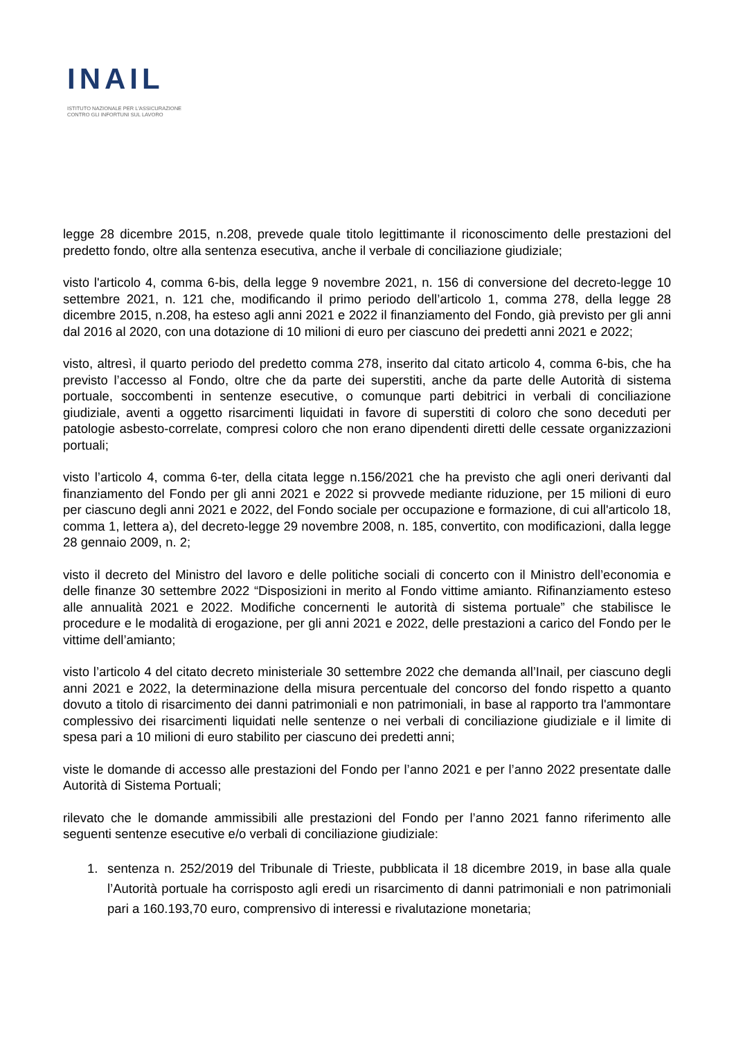INAIL
ISTITUTO NAZIONALE PER L'ASSICURAZIONE
CONTRO GLI INFORTUNI SUL LAVORO
legge 28 dicembre 2015, n.208, prevede quale titolo legittimante il riconoscimento delle prestazioni del predetto fondo, oltre alla sentenza esecutiva, anche il verbale di conciliazione giudiziale;
visto l'articolo 4, comma 6-bis, della legge 9 novembre 2021, n. 156 di conversione del decreto-legge 10 settembre 2021, n. 121 che, modificando il primo periodo dell’articolo 1, comma 278, della legge 28 dicembre 2015, n.208, ha esteso agli anni 2021 e 2022 il finanziamento del Fondo, già previsto per gli anni dal 2016 al 2020, con una dotazione di 10 milioni di euro per ciascuno dei predetti anni 2021 e 2022;
visto, altresì, il quarto periodo del predetto comma 278, inserito dal citato articolo 4, comma 6-bis, che ha previsto l’accesso al Fondo, oltre che da parte dei superstiti, anche da parte delle Autorità di sistema portuale, soccombenti in sentenze esecutive, o comunque parti debitrici in verbali di conciliazione giudiziale, aventi a oggetto risarcimenti liquidati in favore di superstiti di coloro che sono deceduti per patologie asbesto-correlate, compresi coloro che non erano dipendenti diretti delle cessate organizzazioni portuali;
visto l’articolo 4, comma 6-ter, della citata legge n.156/2021 che ha previsto che agli oneri derivanti dal finanziamento del Fondo per gli anni 2021 e 2022 si provvede mediante riduzione, per 15 milioni di euro per ciascuno degli anni 2021 e 2022, del Fondo sociale per occupazione e formazione, di cui all'articolo 18, comma 1, lettera a), del decreto-legge 29 novembre 2008, n. 185, convertito, con modificazioni, dalla legge 28 gennaio 2009, n. 2;
visto il decreto del Ministro del lavoro e delle politiche sociali di concerto con il Ministro dell’economia e delle finanze 30 settembre 2022 “Disposizioni in merito al Fondo vittime amianto. Rifinanziamento esteso alle annualità 2021 e 2022. Modifiche concernenti le autorità di sistema portuale” che stabilisce le procedure e le modalità di erogazione, per gli anni 2021 e 2022, delle prestazioni a carico del Fondo per le vittime dell’amianto;
visto l’articolo 4 del citato decreto ministeriale 30 settembre 2022 che demanda all’Inail, per ciascuno degli anni 2021 e 2022, la determinazione della misura percentuale del concorso del fondo rispetto a quanto dovuto a titolo di risarcimento dei danni patrimoniali e non patrimoniali, in base al rapporto tra l'ammontare complessivo dei risarcimenti liquidati nelle sentenze o nei verbali di conciliazione giudiziale e il limite di spesa pari a 10 milioni di euro stabilito per ciascuno dei predetti anni;
viste le domande di accesso alle prestazioni del Fondo per l’anno 2021 e per l’anno 2022 presentate dalle Autorità di Sistema Portuali;
rilevato che le domande ammissibili alle prestazioni del Fondo per l’anno 2021 fanno riferimento alle seguenti sentenze esecutive e/o verbali di conciliazione giudiziale:
1. sentenza n. 252/2019 del Tribunale di Trieste, pubblicata il 18 dicembre 2019, in base alla quale l’Autorità portuale ha corrisposto agli eredi un risarcimento di danni patrimoniali e non patrimoniali pari a 160.193,70 euro, comprensivo di interessi e rivalutazione monetaria;